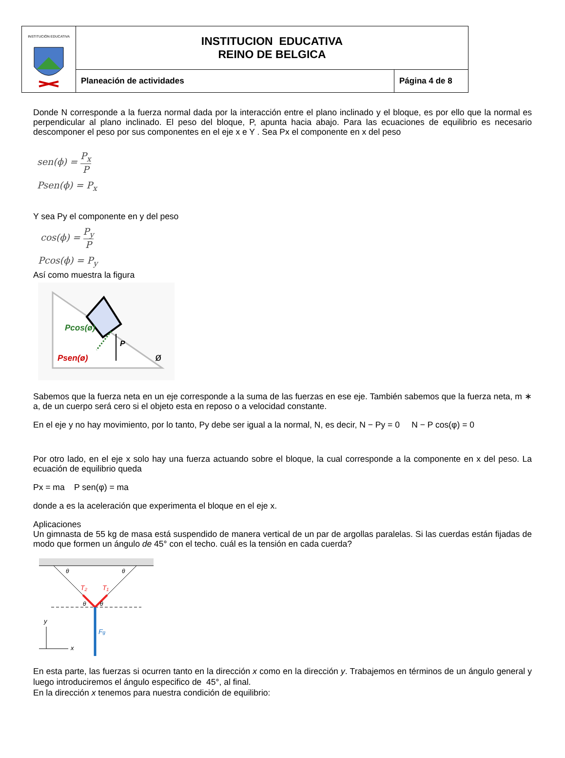| INSTITUCIÓN EDUCATIVA | INSTITUCION EDUCATIVA REINO DE BELGICA | |
| | Planeación de actividades | Página 4 de 8 |
Donde N corresponde a la fuerza normal dada por la interacción entre el plano inclinado y el bloque, es por ello que la normal es perpendicular al plano inclinado. El peso del bloque, P, apunta hacia abajo. Para las ecuaciones de equilibrio es necesario descomponer el peso por sus componentes en el eje x e Y . Sea Px el componente en x del peso
sen(ϕ) = P<sub>x</sub> P
Psen(ϕ) = P<sub>x</sub>
Y sea Py el componente en y del peso
cos(ϕ) = P<sub>y</sub> P
Pcos(ϕ) = P<sub>y</sub>
Así como muestra la figura
Pcos(ø)
P
Psen(ø)
ø
Sabemos que la fuerza neta en un eje corresponde a la suma de las fuerzas en ese eje. También sabemos que la fuerza neta, m ∗ a, de un cuerpo será cero si el objeto esta en reposo o a velocidad constante.
En el eje y no hay movimiento, por lo tanto, Py debe ser igual a la normal, N, es decir, N − Py = 0 N − P cos(φ) = 0
Por otro lado, en el eje x solo hay una fuerza actuando sobre el bloque, la cual corresponde a la componente en x del peso. La ecuación de equilibrio queda
Px = ma P sen(φ) = ma
donde a es la aceleración que experimenta el bloque en el eje x.
Aplicaciones
Un gimnasta de 55 kg de masa está suspendido de manera vertical de un par de argollas paralelas. Si las cuerdas están fijadas de modo que formen un ángulo de 45° con el techo. cuál es la tensión en cada cuerda?
θ
θ
T₂
T₁
θ
θ
Fg
y
x
En esta parte, las fuerzas si ocurren tanto en la dirección x como en la dirección y. Trabajemos en términos de un ángulo general y luego introduciremos el ángulo especifico de 45°, al final.
En la dirección x tenemos para nuestra condición de equilibrio: